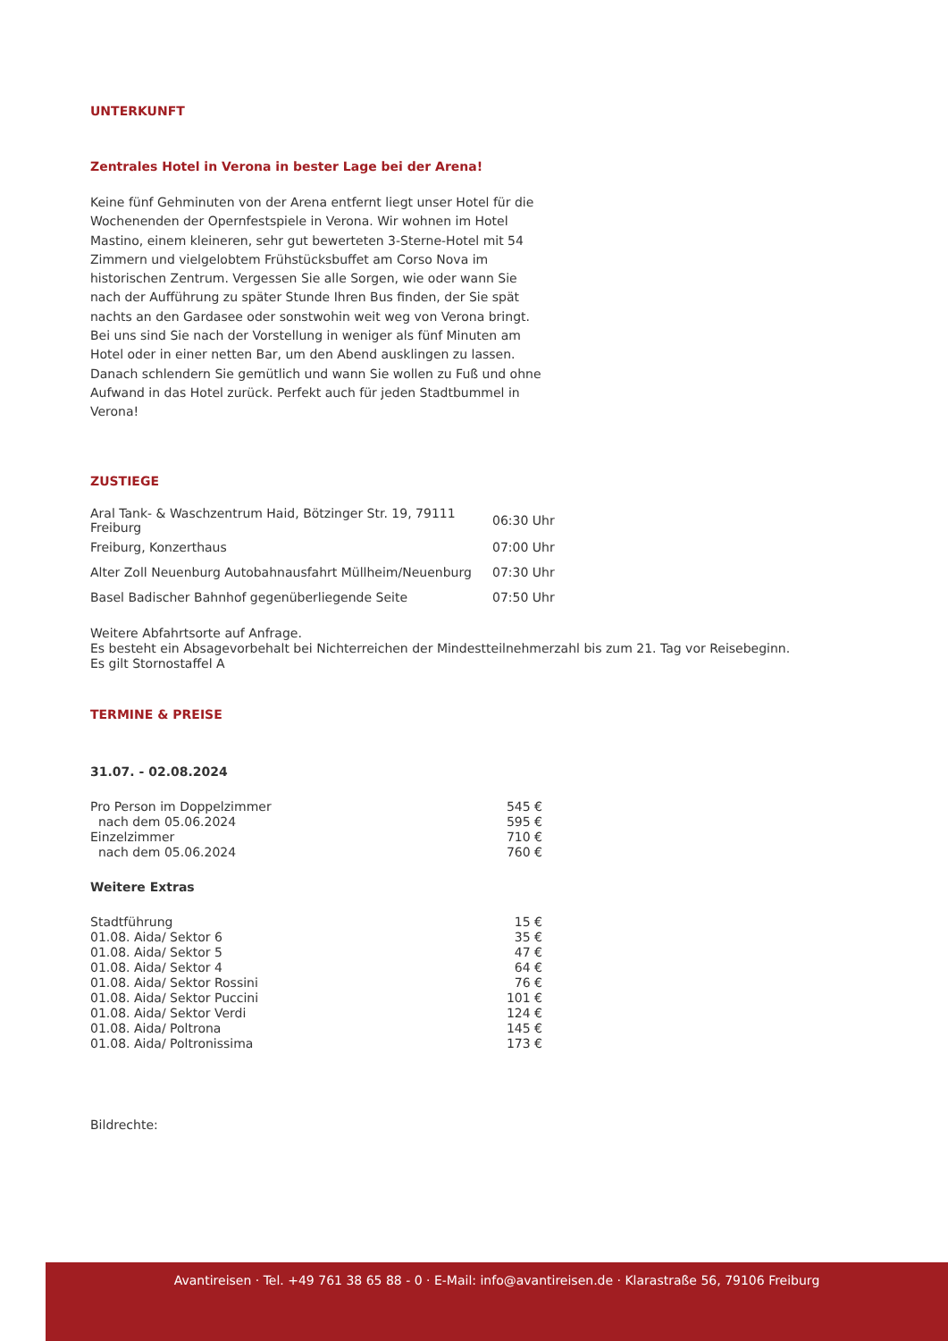UNTERKUNFT
Zentrales Hotel in Verona in bester Lage bei der Arena!
Keine fünf Gehminuten von der Arena entfernt liegt unser Hotel für die Wochenenden der Opernfestspiele in Verona. Wir wohnen im Hotel Mastino, einem kleineren, sehr gut bewerteten 3-Sterne-Hotel mit 54 Zimmern und vielgelobtem Frühstücksbuffet am Corso Nova im historischen Zentrum. Vergessen Sie alle Sorgen, wie oder wann Sie nach der Aufführung zu später Stunde Ihren Bus finden, der Sie spät nachts an den Gardasee oder sonstwohin weit weg von Verona bringt. Bei uns sind Sie nach der Vorstellung in weniger als fünf Minuten am Hotel oder in einer netten Bar, um den Abend ausklingen zu lassen. Danach schlendern Sie gemütlich und wann Sie wollen zu Fuß und ohne Aufwand in das Hotel zurück. Perfekt auch für jeden Stadtbummel in Verona!
ZUSTIEGE
| Aral Tank- & Waschzentrum Haid, Bötzinger Str. 19, 79111 Freiburg | 06:30 Uhr |
| Freiburg, Konzerthaus | 07:00 Uhr |
| Alter Zoll Neuenburg Autobahnausfahrt Müllheim/Neuenburg | 07:30 Uhr |
| Basel Badischer Bahnhof gegenüberliegende Seite | 07:50 Uhr |
Weitere Abfahrtsorte auf Anfrage.
Es besteht ein Absagevorbehalt bei Nichterreichen der Mindestteilnehmerzahl bis zum 21. Tag vor Reisebeginn.
Es gilt Stornostaffel A
TERMINE & PREISE
31.07. - 02.08.2024
| Pro Person im Doppelzimmer | 545 € |
| nach dem 05.06.2024 | 595 € |
| Einzelzimmer | 710 € |
| nach dem 05.06.2024 | 760 € |
Weitere Extras
| Stadtführung | 15 € |
| 01.08. Aida/ Sektor 6 | 35 € |
| 01.08. Aida/ Sektor 5 | 47 € |
| 01.08. Aida/ Sektor 4 | 64 € |
| 01.08. Aida/ Sektor Rossini | 76 € |
| 01.08. Aida/ Sektor Puccini | 101 € |
| 01.08. Aida/ Sektor Verdi | 124 € |
| 01.08. Aida/ Poltrona | 145 € |
| 01.08. Aida/ Poltronissima | 173 € |
Bildrechte:
Avantireisen · Tel. +49 761 38 65 88 - 0 · E-Mail: info@avantireisen.de · Klarastraße 56, 79106 Freiburg